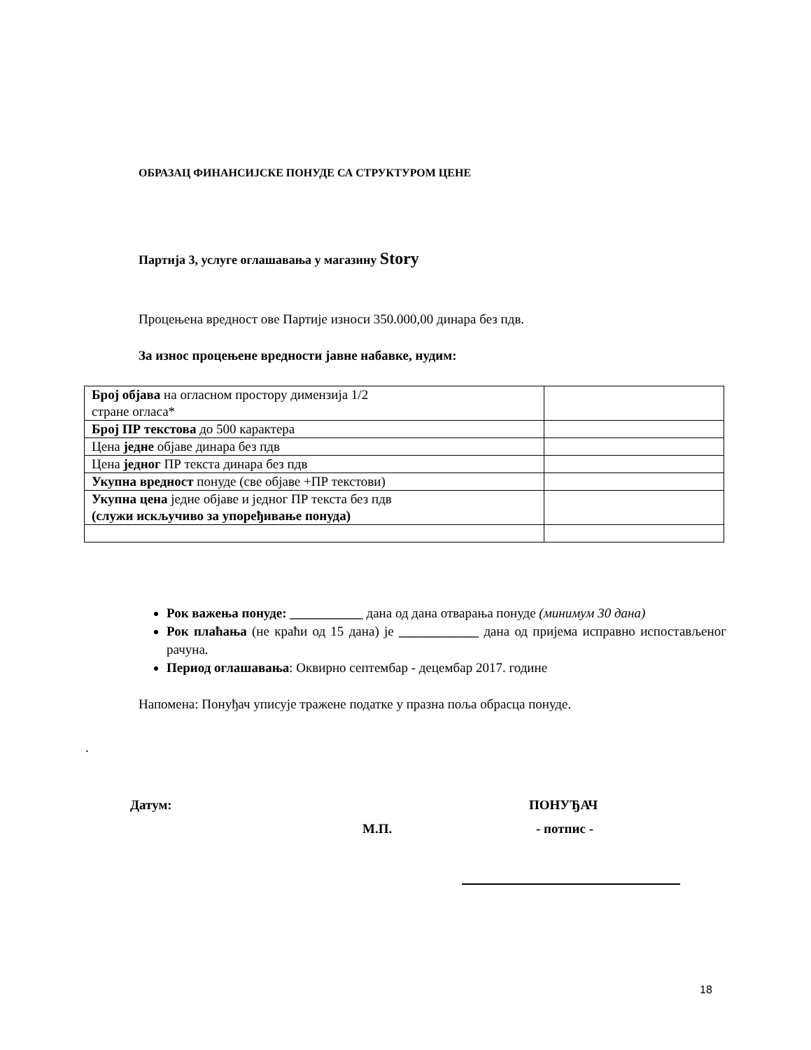ОБРАЗАЦ ФИНАНСИЈСКЕ ПОНУДЕ СА СТРУКТУРОМ ЦЕНЕ
Партија 3, услуге оглашавања у магазину Story
Процењена вредност ове Партије износи 350.000,00 динара без пдв.
За износ процењене вредности јавне набавке, нудим:
| Број објава на огласном простору димензија 1/2 стране огласа* | |
| Број ПР текстова до 500 карактера | |
| Цена једне објаве динара без пдв | |
| Цена једног ПР текста динара без пдв | |
| Укупна вредност понуде (све објаве +ПР текстови) | |
| Укупна цена једне објаве и једног ПР текста без пдв (служи искључиво за упоређивање понуда) | |
Рок важења понуде: ___________ дана од дана отварања понуде (минимум 30 дана)
Рок плаћања (не краћи од 15 дана) је ____________ дана од пријема исправно испостављеног рачуна.
Период оглашавања: Оквирно септембар - децембар 2017. године
Напомена: Понуђач уписује тражене податке у празна поља обрасца понуде.
.
Датум: ПОНУЂАЧ
М.П. - потпис -
18